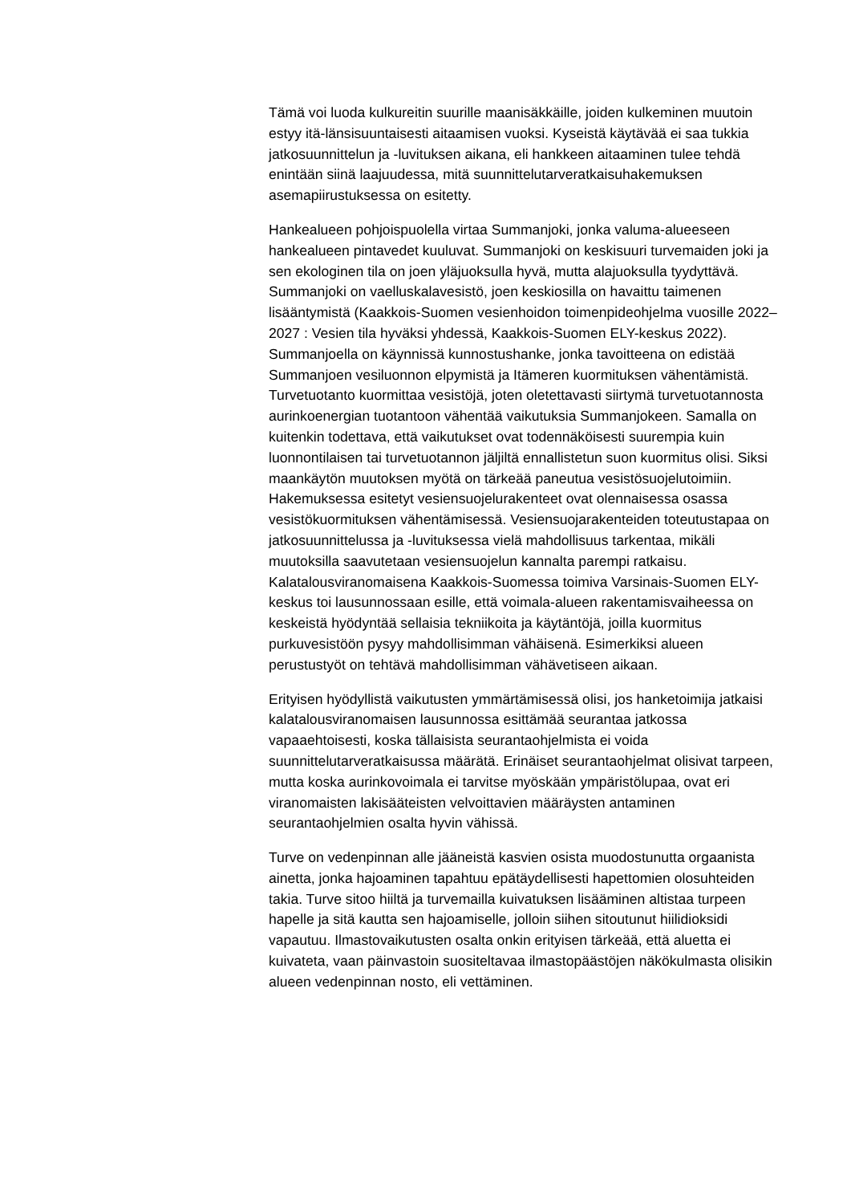Tämä voi luoda kulkureitin suurille maanisäkkäille, joiden kulkeminen muutoin estyy itä-länsisuuntaisesti aitaamisen vuoksi. Kyseistä käytävää ei saa tukkia jatkosuunnittelun ja -luvituksen aikana, eli hankkeen aitaaminen tulee tehdä enintään siinä laajuudessa, mitä suunnittelutarveratkaisuhakemuksen asemapiirustuksessa on esitetty.
Hankealueen pohjoispuolella virtaa Summanjoki, jonka valuma-alueeseen hankealueen pintavedet kuuluvat. Summanjoki on keskisuuri turvemaiden joki ja sen ekologinen tila on joen yläjuoksulla hyvä, mutta alajuoksulla tyydyttävä. Summanjoki on vaelluskalavesistö, joen keskiosilla on havaittu taimenen lisääntymistä (Kaakkois-Suomen vesienhoidon toimenpideohjelma vuosille 2022–2027 : Vesien tila hyväksi yhdessä, Kaakkois-Suomen ELY-keskus 2022). Summanjoella on käynnissä kunnostushanke, jonka tavoitteena on edistää Summanjoen vesiluonnon elpymistä ja Itämeren kuormituksen vähentämistä. Turvetuotanto kuormittaa vesistöjä, joten oletettavasti siirtymä turvetuotannosta aurinkoenergian tuotantoon vähentää vaikutuksia Summanjokeen. Samalla on kuitenkin todettava, että vaikutukset ovat todennäköisesti suurempia kuin luonnontilaisen tai turvetuotannon jäljiltä ennallistetun suon kuormitus olisi. Siksi maankäytön muutoksen myötä on tärkeää paneutua vesistösuojelutoimiin. Hakemuksessa esitetyt vesiensuojelurakenteet ovat olennaisessa osassa vesistökuormituksen vähentämisessä. Vesiensuojarakenteiden toteutustapaa on jatkosuunnittelussa ja -luvituksessa vielä mahdollisuus tarkentaa, mikäli muutoksilla saavutetaan vesiensuojelun kannalta parempi ratkaisu. Kalatalousviranomaisena Kaakkois-Suomessa toimiva Varsinais-Suomen ELY-keskus toi lausunnossaan esille, että voimala-alueen rakentamisvaiheessa on keskeistä hyödyntää sellaisia tekniikoita ja käytäntöjä, joilla kuormitus purkuvesistöön pysyy mahdollisimman vähäisenä. Esimerkiksi alueen perustustyöt on tehtävä mahdollisimman vähävetiseen aikaan.
Erityisen hyödyllistä vaikutusten ymmärtämisessä olisi, jos hanketoimija jatkaisi kalatalousviranomaisen lausunnossa esittämää seurantaa jatkossa vapaaehtoisesti, koska tällaisista seurantaohjelmista ei voida suunnittelutarveratkaisussa määrätä. Erinäiset seurantaohjelmat olisivat tarpeen, mutta koska aurinkovoimala ei tarvitse myöskään ympäristölupaa, ovat eri viranomaisten lakisääteisten velvoittavien määräysten antaminen seurantaohjelmien osalta hyvin vähissä.
Turve on vedenpinnan alle jääneistä kasvien osista muodostunutta orgaanista ainetta, jonka hajoaminen tapahtuu epätäydellisesti hapettomien olosuhteiden takia. Turve sitoo hiiltä ja turvemailla kuivatuksen lisääminen altistaa turpeen hapelle ja sitä kautta sen hajoamiselle, jolloin siihen sitoutunut hiilidioksidi vapautuu. Ilmastovaikutusten osalta onkin erityisen tärkeää, että aluetta ei kuivateta, vaan päinvastoin suositeltavaa ilmastopäästöjen näkökulmasta olisikin alueen vedenpinnan nosto, eli vettäminen.